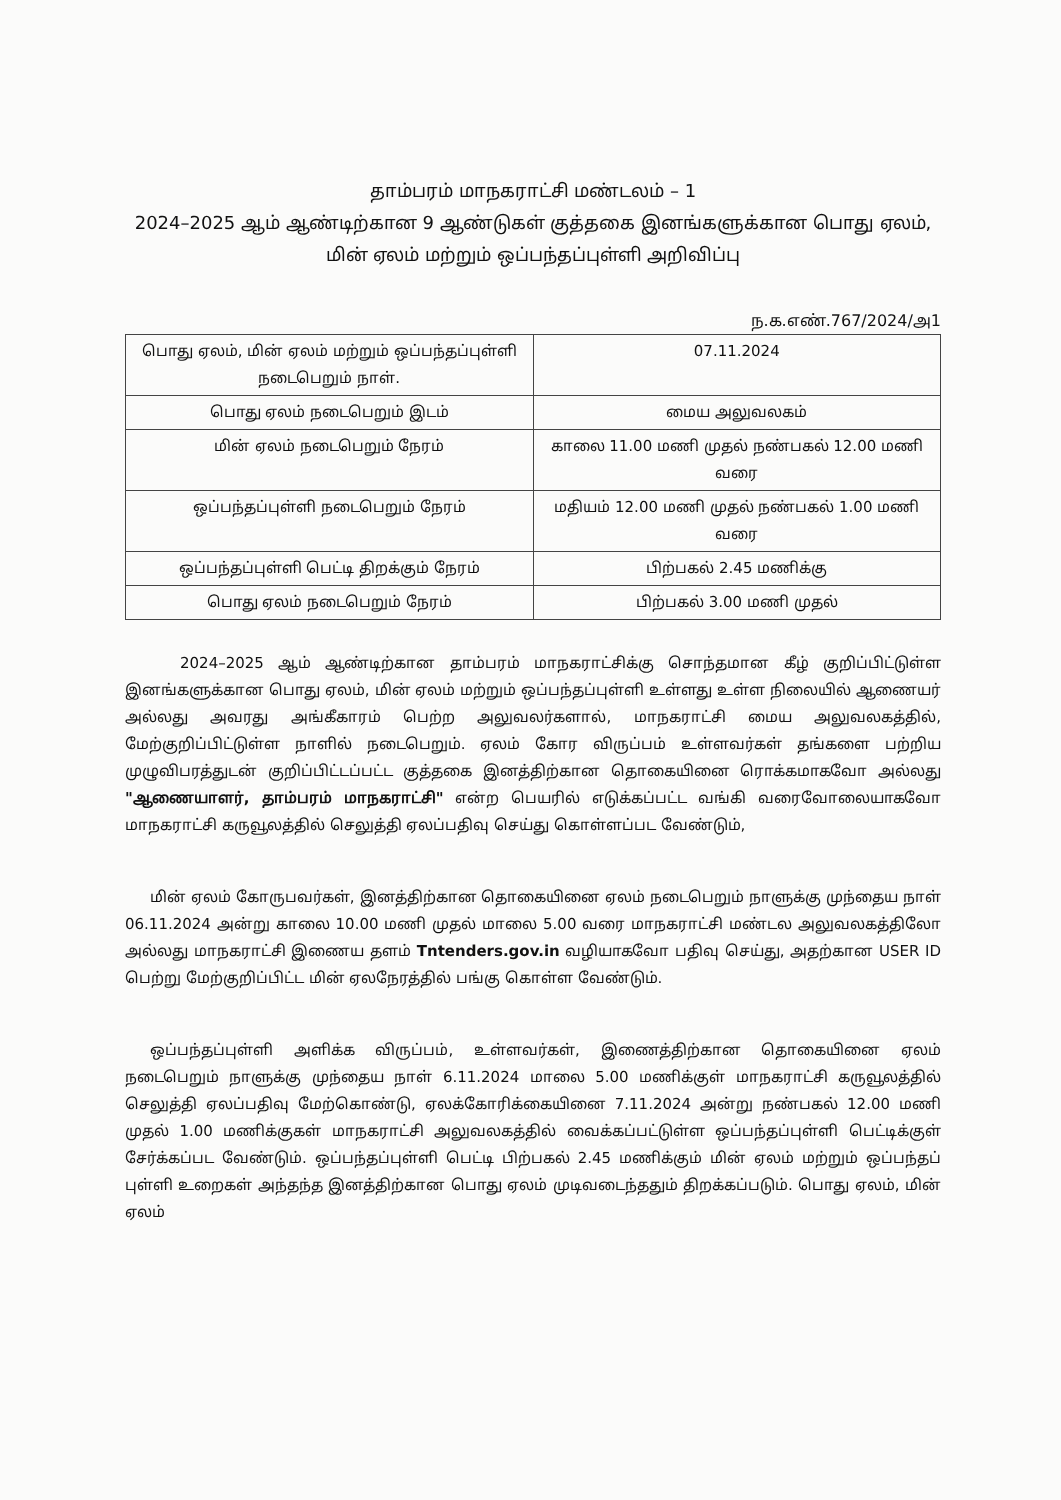தாம்பரம் மாநகராட்சி மண்டலம் – 1
2024–2025 ஆம் ஆண்டிற்கான 9 ஆண்டுகள் குத்தகை இனங்களுக்கான பொது ஏலம், மின் ஏலம் மற்றும் ஒப்பந்தப்புள்ளி அறிவிப்பு
ந.க.எண்.767/2024/அ1
| பொது ஏலம், மின் ஏலம் மற்றும் ஒப்பந்தப்புள்ளி நடைபெறும் நாள். | 07.11.2024 |
| பொது ஏலம் நடைபெறும் இடம் | மைய அலுவலகம் |
| மின் ஏலம் நடைபெறும் நேரம் | காலை 11.00 மணி முதல் நண்பகல் 12.00 மணி வரை |
| ஒப்பந்தப்புள்ளி நடைபெறும் நேரம் | மதியம் 12.00 மணி முதல் நண்பகல் 1.00 மணி வரை |
| ஒப்பந்தப்புள்ளி பெட்டி திறக்கும் நேரம் | பிற்பகல் 2.45 மணிக்கு |
| பொது ஏலம் நடைபெறும் நேரம் | பிற்பகல் 3.00 மணி முதல் |
2024–2025 ஆம் ஆண்டிற்கான தாம்பரம் மாநகராட்சிக்கு சொந்தமான கீழ் குறிப்பிட்டுள்ள இனங்களுக்கான பொது ஏலம், மின் ஏலம் மற்றும் ஒப்பந்தப்புள்ளி உள்ளது உள்ள நிலையில் ஆணையர் அல்லது அவரது அங்கீகாரம் பெற்ற அலுவலர்களால், மாநகராட்சி மைய அலுவலகத்தில், மேற்குறிப்பிட்டுள்ள நாளில் நடைபெறும். ஏலம் கோர விருப்பம் உள்ளவர்கள் தங்களை பற்றிய முழுவிபரத்துடன் குறிப்பிட்டப்பட்ட குத்தகை இனத்திற்கான தொகையினை ரொக்கமாகவோ அல்லது "ஆணையாளர், தாம்பரம் மாநகராட்சி" என்ற பெயரில் எடுக்கப்பட்ட வங்கி வரைவோலையாகவோ மாநகராட்சி கருவூலத்தில் செலுத்தி ஏலப்பதிவு செய்து கொள்ளப்பட வேண்டும்,
மின் ஏலம் கோருபவர்கள், இனத்திற்கான தொகையினை ஏலம் நடைபெறும் நாளுக்கு முந்தைய நாள் 06.11.2024 அன்று காலை 10.00 மணி முதல் மாலை 5.00 வரை மாநகராட்சி மண்டல அலுவலகத்திலோ அல்லது மாநகராட்சி இணைய தளம் Tntenders.gov.in வழியாகவோ பதிவு செய்து, அதற்கான USER ID பெற்று மேற்குறிப்பிட்ட மின் ஏலநேரத்தில் பங்கு கொள்ள வேண்டும்.
ஒப்பந்தப்புள்ளி அளிக்க விருப்பம், உள்ளவர்கள், இணைத்திற்கான தொகையினை ஏலம் நடைபெறும் நாளுக்கு முந்தைய நாள் 6.11.2024 மாலை 5.00 மணிக்குள் மாநகராட்சி கருவூலத்தில் செலுத்தி ஏலப்பதிவு மேற்கொண்டு, ஏலக்கோரிக்கையினை 7.11.2024 அன்று நண்பகல் 12.00 மணி முதல் 1.00 மணிக்குகள் மாநகராட்சி அலுவலகத்தில் வைக்கப்பட்டுள்ள ஒப்பந்தப்புள்ளி பெட்டிக்குள் சேர்க்கப்பட வேண்டும். ஒப்பந்தப்புள்ளி பெட்டி பிற்பகல் 2.45 மணிக்கும் மின் ஏலம் மற்றும் ஒப்பந்தப் புள்ளி உறைகள் அந்தந்த இனத்திற்கான பொது ஏலம் முடிவடைந்ததும் திறக்கப்படும். பொது ஏலம், மின் ஏலம்